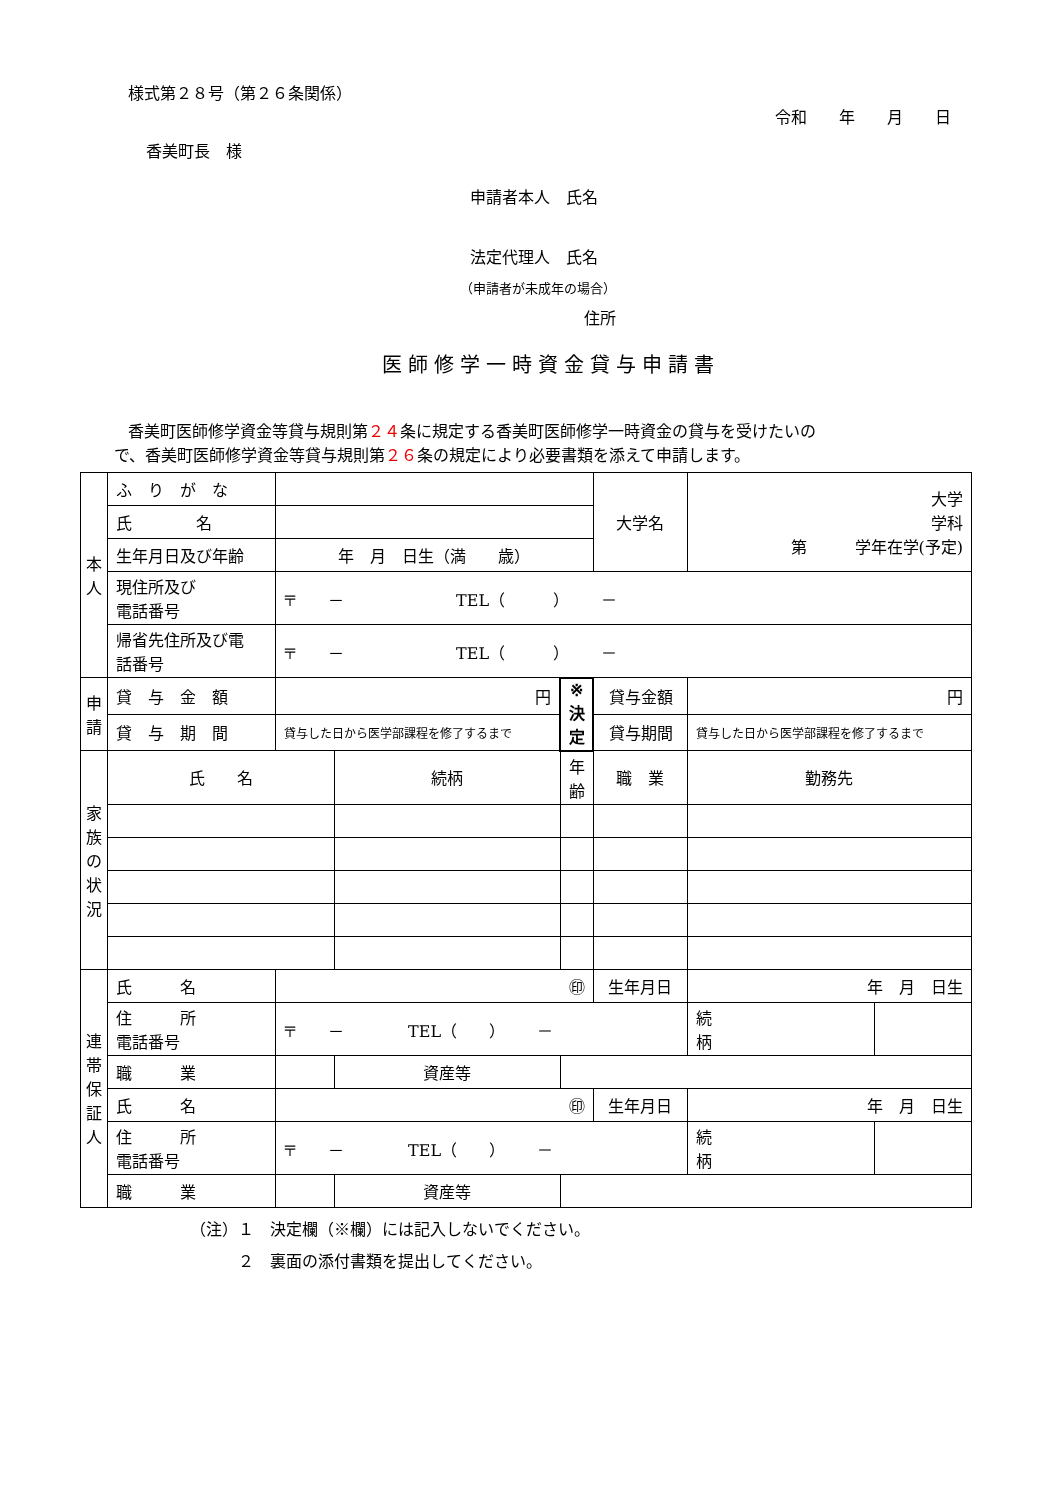様式第２８号（第２６条関係）
令和　　年　　月　　日
香美町長　様
申請者本人　氏名
法定代理人　氏名
（申請者が未成年の場合）
住所
医師修学一時資金貸与申請書
香美町医師修学資金等貸与規則第２４条に規定する香美町医師修学一時資金の貸与を受けたいの
で、香美町医師修学資金等貸与規則第２６条の規定により必要書類を添えて申請します。
| 本 人 | ふ り が な | | | | 大学名 | 大学 学科 第 学年在学(予定) | | |
| | 氏 名 | | | | | | | |
| | 生年月日及び年齢 | 年 月 日生（満 歳） | | | | | | |
| | 現住所及び 電話番号 | 〒 － TEL（ ） － | | | | | | |
| | 帰省先住所及び電 話番号 | 〒 － TEL（ ） － | | | | | | |
| 申 請 | 貸 与 金 額 | 円 | | ※ 決 定 | 貸与金額 | 円 | | |
| | 貸 与 期 間 | 貸与した日から医学部課程を修了するまで | | | 貸与期間 | 貸与した日から医学部課程を修了するまで | | |
| 家 族 の 状 況 | 氏 名 | | 続柄 | 年齢 | 職 業 | 勤務先 | | |
| 連 帯 保 証 人 | 氏 名 | ㊞ | | | 生年月日 | 年 月 日生 | | |
| | 住 所 電話番号 | 〒 － TEL（ ） － | | | | | 続 柄 | |
| | 職 業 | | 資産等 | | | | | |
| | 氏 名 | ㊞ | | | 生年月日 | 年 月 日生 | | |
| | 住 所 電話番号 | 〒 － TEL（ ） － | | | | | 続 柄 | |
| | 職 業 | | 資産等 | | | | | |
（注）１　決定欄（※欄）には記入しないでください。
２　裏面の添付書類を提出してください。